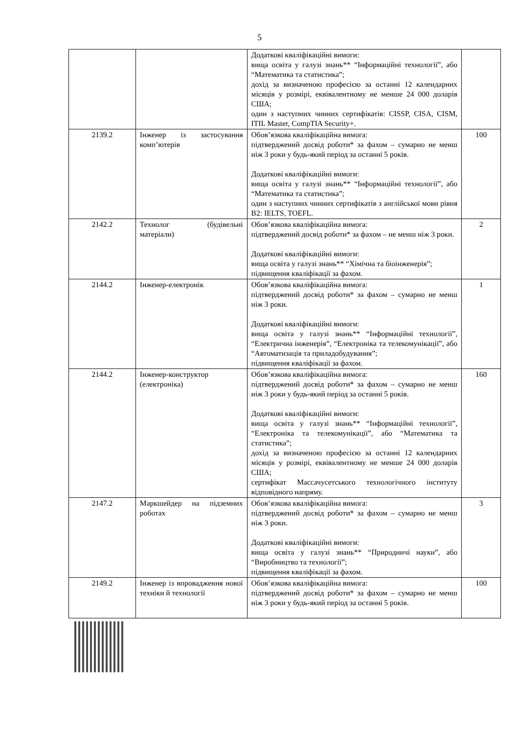5
| | | Додаткові кваліфікаційні вимоги: вища освіта у галузі знань** “Інформаційні технології”, або “Математика та статистика”; дохід за визначеною професією за останні 12 календарних місяців у розмірі, еквівалентному не менше 24 000 доларів США; один з наступних чинних сертифікатів: CISSP, CISA, CISM, ITIL Master, CompTIA Security+. | |
| 2139.2 | Інженер із застосування комп’ютерів | Обов’язкова кваліфікаційна вимога: підтверджений досвід роботи* за фахом – сумарно не менш ніж 3 роки у будь-який період за останні 5 років. Додаткові кваліфікаційні вимоги: вища освіта у галузі знань** “Інформаційні технології”, або “Математика та статистика”; один з наступних чинних сертифікатів з англійської мови рівня В2: IELTS, TOEFL. | 100 |
| 2142.2 | Технолог (будівельні матеріали) | Обов’язкова кваліфікаційна вимога: підтверджений досвід роботи* за фахом – не менш ніж 3 роки. Додаткові кваліфікаційні вимоги: вища освіта у галузі знань** “Хімічна та біоінженерія”; підвищення кваліфікації за фахом. | 2 |
| 2144.2 | Інженер-електронік | Обов’язкова кваліфікаційна вимога: підтверджений досвід роботи* за фахом – сумарно не менш ніж 3 роки. Додаткові кваліфікаційні вимоги: вища освіта у галузі знань** “Інформаційні технології”, “Електрична інженерія”, “Електроніка та телекомунікації”, або “Автоматизація та приладобудування”; підвищення кваліфікації за фахом. | 1 |
| 2144.2 | Інженер-конструктор (електроніка) | Обов’язкова кваліфікаційна вимога: підтверджений досвід роботи* за фахом – сумарно не менш ніж 3 роки у будь-який період за останні 5 років. Додаткові кваліфікаційні вимоги: вища освіта у галузі знань** “Інформаційні технології”, “Електроніка та телекомунікації”, або “Математика та статистика”; дохід за визначеною професією за останні 12 календарних місяців у розмірі, еквівалентному не менше 24 000 доларів США; сертифікат Массачусетського технологічного інституту відповідного напряму. | 160 |
| 2147.2 | Маркшейдер на підземних роботах | Обов’язкова кваліфікаційна вимога: підтверджений досвід роботи* за фахом – сумарно не менш ніж 3 роки. Додаткові кваліфікаційні вимоги: вища освіта у галузі знань** “Природничі науки”, або “Виробництво та технології”; підвищення кваліфікації за фахом. | 3 |
| 2149.2 | Інженер із впровадження нової техніки й технології | Обов’язкова кваліфікаційна вимога: підтверджений досвід роботи* за фахом – сумарно не менш ніж 3 роки у будь-який період за останні 5 років. | 100 |